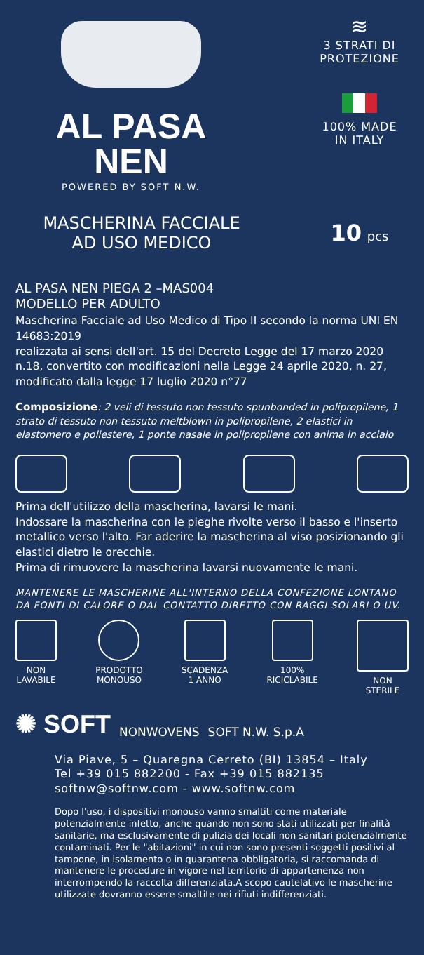AL PASA NEN
POWERED BY SOFT N.W.
≋
3 STRATI DI
PROTEZIONE
100% MADE
IN ITALY
MASCHERINA FACCIALE
AD USO MEDICO
10 pcs
AL PASA NEN PIEGA 2 –MAS004
MODELLO PER ADULTO
Mascherina Facciale ad Uso Medico di Tipo II secondo la norma UNI EN 14683:2019
realizzata ai sensi dell'art. 15 del Decreto Legge del 17 marzo 2020 n.18, convertito con modificazioni nella Legge 24 aprile 2020, n. 27, modificato dalla legge 17 luglio 2020 n°77
Composizione: 2 veli di tessuto non tessuto spunbonded in polipropilene, 1 strato di tessuto non tessuto meltblown in polipropilene, 2 elastici in elastomero e poliestere, 1 ponte nasale in polipropilene con anima in acciaio
Prima dell'utilizzo della mascherina, lavarsi le mani.
Indossare la mascherina con le pieghe rivolte verso il basso e l'inserto metallico verso l'alto. Far aderire la mascherina al viso posizionando gli elastici dietro le orecchie.
Prima di rimuovere la mascherina lavarsi nuovamente le mani.
MANTENERE LE MASCHERINE ALL'INTERNO DELLA CONFEZIONE LONTANO DA FONTI DI CALORE O DAL CONTATTO DIRETTO CON RAGGI SOLARI O UV.
NON
LAVABILE
PRODOTTO
MONOUSO
SCADENZA
1 ANNO
100%
RICICLABILE
NON
STERILE
✺ SOFT NONWOVENS SOFT N.W. S.p.A
Via Piave, 5 – Quaregna Cerreto (BI) 13854 – Italy
Tel +39 015 882200 - Fax +39 015 882135
softnw@softnw.com - www.softnw.com
Dopo l'uso, i dispositivi monouso vanno smaltiti come materiale potenzialmente infetto, anche quando non sono stati utilizzati per finalità sanitarie, ma esclusivamente di pulizia dei locali non sanitari potenzialmente contaminati. Per le "abitazioni" in cui non sono presenti soggetti positivi al tampone, in isolamento o in quarantena obbligatoria, si raccomanda di mantenere le procedure in vigore nel territorio di appartenenza non interrompendo la raccolta differenziata.A scopo cautelativo le mascherine utilizzate dovranno essere smaltite nei rifiuti indifferenziati.